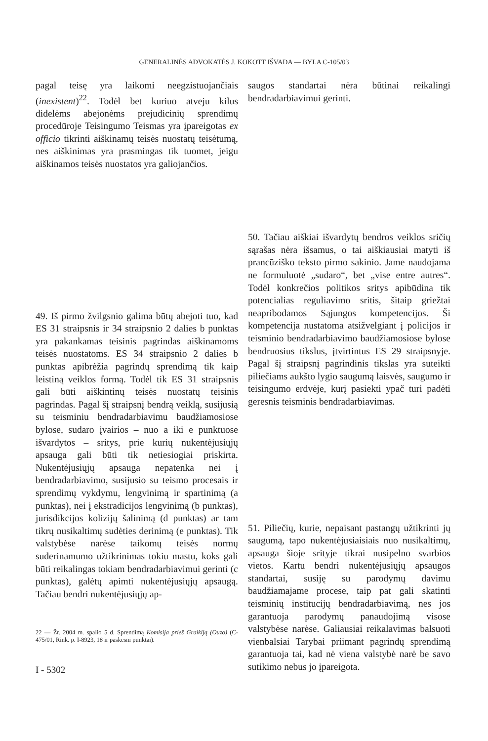GENERALINĖS ADVOKATĖS J. KOKOTT IŠVADA — BYLA C-105/03
pagal teisę yra laikomi neegzistuojančiais (inexistent)<sup>22</sup>. Todėl bet kuriuo atveju kilus didelėms abejonėms prejudicinių sprendimų procedūroje Teisingumo Teismas yra įpareigotas ex officio tikrinti aiškinamų teisės nuostatų teisėtumą, nes aiškinimas yra prasmingas tik tuomet, jeigu aiškinamos teisės nuostatos yra galiojančios.
49. Iš pirmo žvilgsnio galima būtų abejoti tuo, kad ES 31 straipsnis ir 34 straipsnio 2 dalies b punktas yra pakankamas teisinis pagrindas aiškinamoms teisės nuostatoms. ES 34 straipsnio 2 dalies b punktas apibrėžia pagrindų sprendimą tik kaip leistiną veiklos formą. Todėl tik ES 31 straipsnis gali būti aiškintinų teisės nuostatų teisinis pagrindas. Pagal šį straipsnį bendrą veiklą, susijusią su teisminiu bendradarbiavimu baudžiamosiose bylose, sudaro įvairios – nuo a iki e punktuose išvardytos – sritys, prie kurių nukentėjusiųjų apsauga gali būti tik netiesiogiai priskirta. Nukentėjusiųjų apsauga nepatenka nei į bendradarbiavimo, susijusio su teismo procesais ir sprendimų vykdymu, lengvinimą ir spartinimą (a punktas), nei į ekstradicijos lengvinimą (b punktas), jurisdikcijos kolizijų šalinimą (d punktas) ar tam tikrų nusikaltimų sudėties derinimą (e punktas). Tik valstybėse narėse taikomų teisės normų suderinamumo užtikrinimas tokiu mastu, koks gali būti reikalingas tokiam bendradarbiavimui gerinti (c punktas), galėtų apimti nukentėjusiųjų apsaugą. Tačiau bendri nukentėjusiųjų ap-
22 — Žr. 2004 m. spalio 5 d. Sprendimą Komisija prieš Graikiją (Ouzo) (C-475/01, Rink. p. I-8923, 18 ir paskesni punktai).
I - 5302
saugos standartai nėra būtinai reikalingi bendradarbiavimui gerinti.
50. Tačiau aiškiai išvardytų bendros veiklos sričių sąrašas nėra išsamus, o tai aiškiausiai matyti iš prancūziško teksto pirmo sakinio. Jame naudojama ne formuluotė „sudaro“, bet „vise entre autres“. Todėl konkrečios politikos sritys apibūdina tik potencialias reguliavimo sritis, šitaip griežtai neapribodamos Sąjungos kompetencijos. Ši kompetencija nustatoma atsižvelgiant į policijos ir teisminio bendradarbiavimo baudžiamosiose bylose bendruosius tikslus, įtvirtintus ES 29 straipsnyje. Pagal šį straipsnį pagrindinis tikslas yra suteikti piliečiams aukšto lygio saugumą laisvės, saugumo ir teisingumo erdvėje, kurį pasiekti ypač turi padėti geresnis teisminis bendradarbiavimas.
51. Piliečių, kurie, nepaisant pastangų užtikrinti jų saugumą, tapo nukentėjusiaisiais nuo nusikaltimų, apsauga šioje srityje tikrai nusipelno svarbios vietos. Kartu bendri nukentėjusiųjų apsaugos standartai, susiję su parodymų davimu baudžiamajame procese, taip pat gali skatinti teisminių institucijų bendradarbiavimą, nes jos garantuoja parodymų panaudojimą visose valstybėse narėse. Galiausiai reikalavimas balsuoti vienbalsiai Tarybai priimant pagrindų sprendimą garantuoja tai, kad nė viena valstybė narė be savo sutikimo nebus jo įpareigota.